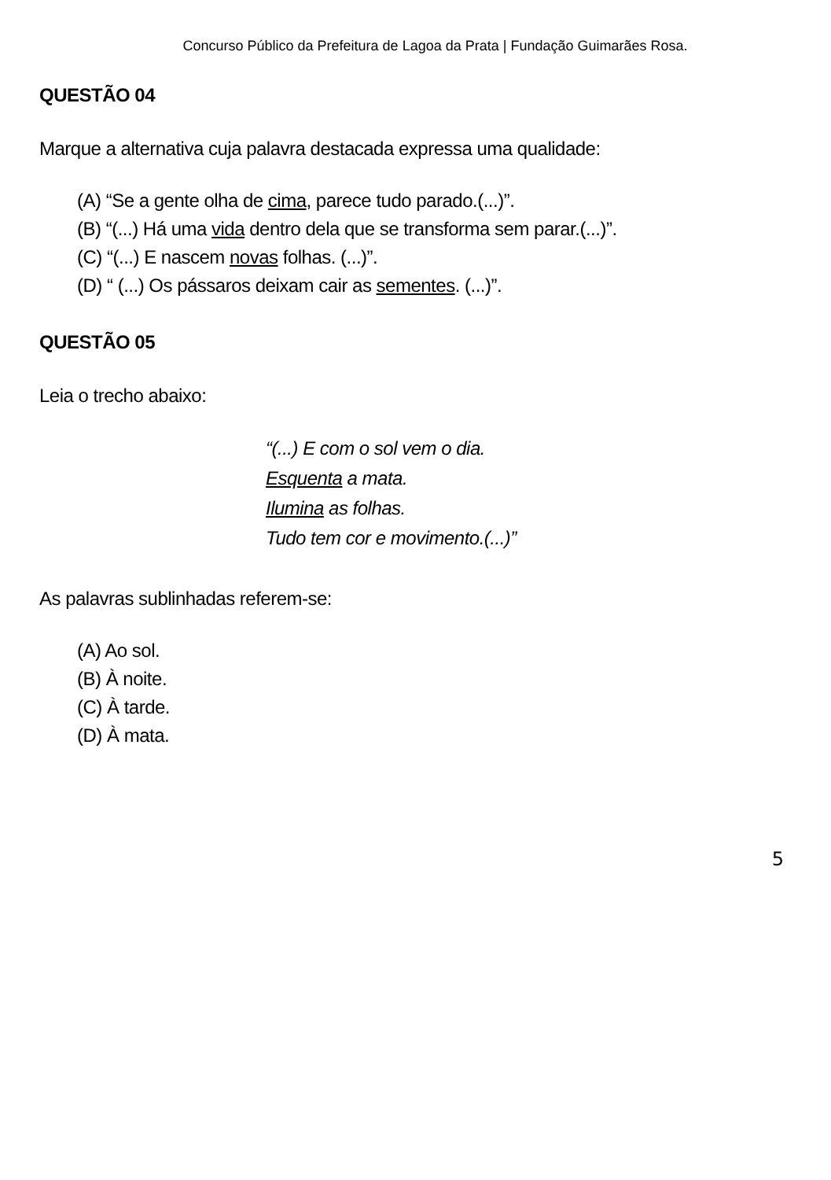Concurso Público da Prefeitura de Lagoa da Prata | Fundação Guimarães Rosa.
QUESTÃO 04
Marque a alternativa cuja palavra destacada expressa uma qualidade:
(A) “Se a gente olha de cima, parece tudo parado.(...)”.
(B) “(...) Há uma vida dentro dela que se transforma sem parar.(...)”.
(C) “(...) E nascem novas folhas. (...)”.
(D) “ (...) Os pássaros deixam cair as sementes. (...)”.
QUESTÃO 05
Leia o trecho abaixo:
“(...) E com o sol vem o dia.
Esquenta a mata.
Ilumina as folhas.
Tudo tem cor e movimento.(...)”
As palavras sublinhadas referem-se:
(A) Ao sol.
(B) À noite.
(C) À tarde.
(D) À mata.
5